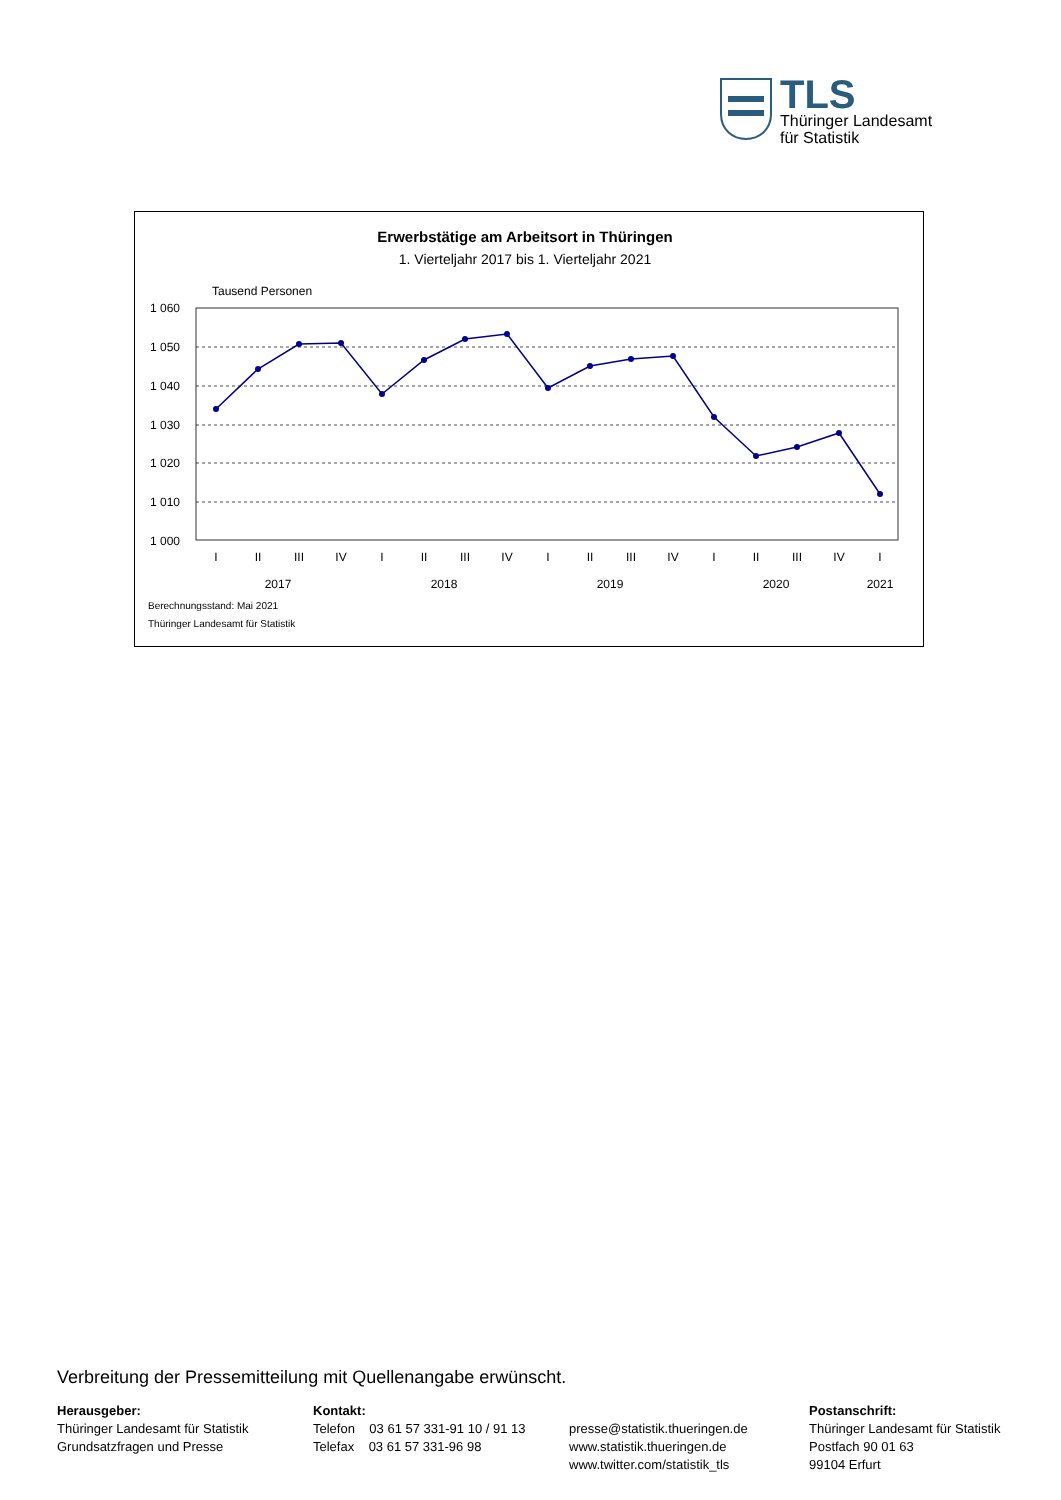TLS
Thüringer Landesamt
für Statistik
Erwerbstätige am Arbeitsort in Thüringen
1. Vierteljahr 2017 bis 1. Vierteljahr 2021
Tausend Personen
1 060
1 050
1 040
1 030
1 020
1 010
1 000
I
II
III
IV
I
II
III
IV
I
II
III
IV
I
II
III
IV
I
2017
2018
2019
2020
2021
Berechnungsstand: Mai 2021
Thüringer Landesamt für Statistik
Verbreitung der Pressemitteilung mit Quellenangabe erwünscht.
Herausgeber:
Thüringer Landesamt für Statistik
Grundsatzfragen und Presse
Kontakt:
Telefon 03 61 57 331-91 10 / 91 13
Telefax 03 61 57 331-96 98
presse@statistik.thueringen.de
www.statistik.thueringen.de
www.twitter.com/statistik_tls
Postanschrift:
Thüringer Landesamt für Statistik
Postfach 90 01 63
99104 Erfurt